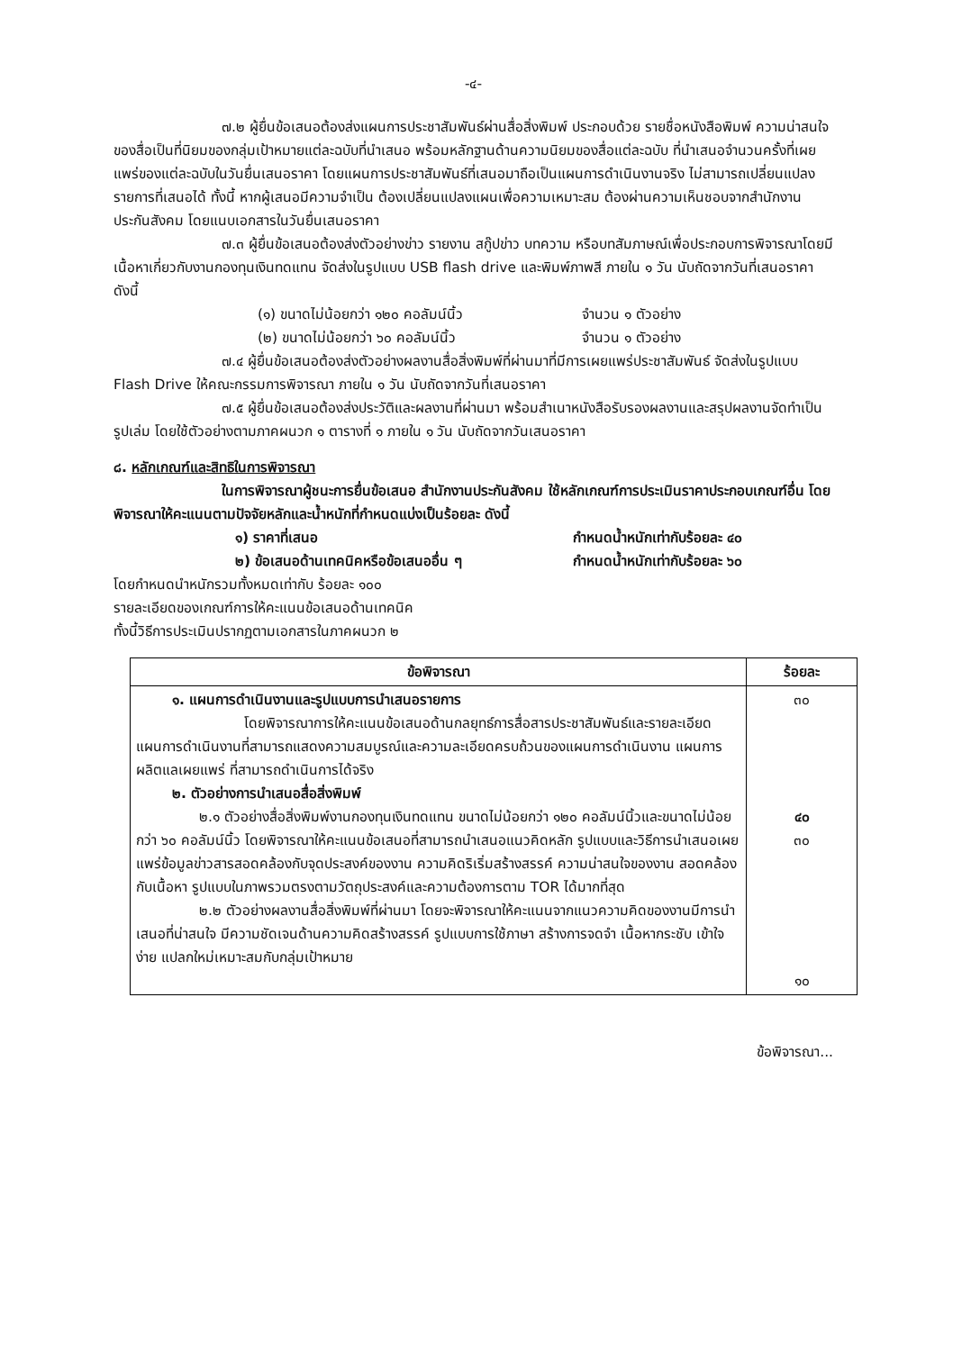-๔-
๗.๒ ผู้ยื่นข้อเสนอต้องส่งแผนการประชาสัมพันธ์ผ่านสื่อสิ่งพิมพ์ ประกอบด้วย รายชื่อหนังสือพิมพ์ ความน่าสนใจของสื่อเป็นที่นิยมของกลุ่มเป้าหมายแต่ละฉบับที่นำเสนอ พร้อมหลักฐานด้านความนิยมของสื่อแต่ละฉบับ ที่นำเสนอจำนวนครั้งที่เผยแพร่ของแต่ละฉบับในวันยื่นเสนอราคา โดยแผนการประชาสัมพันธ์ที่เสนอมาถือเป็นแผนการดำเนินงานจริง ไม่สามารถเปลี่ยนแปลงรายการที่เสนอได้ ทั้งนี้ หากผู้เสนอมีความจำเป็น ต้องเปลี่ยนแปลงแผนเพื่อความเหมาะสม ต้องผ่านความเห็นชอบจากสำนักงานประกันสังคม โดยแนบเอกสารในวันยื่นเสนอราคา
๗.๓ ผู้ยื่นข้อเสนอต้องส่งตัวอย่างข่าว รายงาน สกู๊ปข่าว บทความ หรือบทสัมภาษณ์เพื่อประกอบการพิจารณาโดยมีเนื้อหาเกี่ยวกับงานกองทุนเงินทดแทน จัดส่งในรูปแบบ USB flash drive และพิมพ์ภาพสี ภายใน ๑ วัน นับถัดจากวันที่เสนอราคา ดังนี้
(๑) ขนาดไม่น้อยกว่า ๑๒๐ คอลัมน์นิ้ว จำนวน ๑ ตัวอย่าง
(๒) ขนาดไม่น้อยกว่า ๖๐ คอลัมน์นิ้ว จำนวน ๑ ตัวอย่าง
๗.๔ ผู้ยื่นข้อเสนอต้องส่งตัวอย่างผลงานสื่อสิ่งพิมพ์ที่ผ่านมาที่มีการเผยแพร่ประชาสัมพันธ์ จัดส่งในรูปแบบ Flash Drive ให้คณะกรรมการพิจารณา ภายใน ๑ วัน นับถัดจากวันที่เสนอราคา
๗.๕ ผู้ยื่นข้อเสนอต้องส่งประวัติและผลงานที่ผ่านมา พร้อมสำเนาหนังสือรับรองผลงานและสรุปผลงานจัดทำเป็นรูปเล่ม โดยใช้ตัวอย่างตามภาคผนวก ๑ ตารางที่ ๑ ภายใน ๑ วัน นับถัดจากวันเสนอราคา
๘. หลักเกณฑ์และสิทธิในการพิจารณา
ในการพิจารณาผู้ชนะการยื่นข้อเสนอ สำนักงานประกันสังคม ใช้หลักเกณฑ์การประเมินราคาประกอบเกณฑ์อื่น โดยพิจารณาให้คะแนนตามปัจจัยหลักและน้ำหนักที่กำหนดแบ่งเป็นร้อยละ ดังนี้
๑) ราคาที่เสนอ กำหนดน้ำหนักเท่ากับร้อยละ ๔๐
๒) ข้อเสนอด้านเทคนิคหรือข้อเสนออื่น ๆ กำหนดน้ำหนักเท่ากับร้อยละ ๖๐
โดยกำหนดนำหนักรวมทั้งหมดเท่ากับ ร้อยละ ๑๐๐
รายละเอียดของเกณฑ์การให้คะแนนข้อเสนอด้านเทคนิค
ทั้งนี้วิธีการประเมินปรากฏตามเอกสารในภาคผนวก ๒
| ข้อพิจารณา | ร้อยละ |
| --- | --- |
| ๑. แผนการดำเนินงานและรูปแบบการนำเสนอรายการ โดยพิจารณาการให้คะแนนข้อเสนอด้านกลยุทธ์การสื่อสารประชาสัมพันธ์และรายละเอียดแผนการดำเนินงานที่สามารถแสดงความสมบูรณ์และความละเอียดครบถ้วนของแผนการดำเนินงาน แผนการผลิตแลเผยแพร่ ที่สามารถดำเนินการได้จริง ๒. ตัวอย่างการนำเสนอสื่อสิ่งพิมพ์ ๒.๑ ตัวอย่างสื่อสิ่งพิมพ์งานกองทุนเงินทดแทน ขนาดไม่น้อยกว่า ๑๒๐ คอลัมน์นิ้วและขนาดไม่น้อยกว่า ๖๐ คอลัมน์นิ้ว โดยพิจารณาให้คะแนนข้อเสนอที่สามารถนำเสนอแนวคิดหลัก รูปแบบและวิธีการนำเสนอเผยแพร่ข้อมูลข่าวสารสอดคล้องกับจุดประสงค์ของงาน ความคิดริเริ่มสร้างสรรค์ ความน่าสนใจของงาน สอดคล้องกับเนื้อหา รูปแบบในภาพรวมตรงตามวัตถุประสงค์และความต้องการตาม TOR ได้มากที่สุด ๒.๒ ตัวอย่างผลงานสื่อสิ่งพิมพ์ที่ผ่านมา โดยจะพิจารณาให้คะแนนจากแนวความคิดของงานมีการนำเสนอที่น่าสนใจ มีความชัดเจนด้านความคิดสร้างสรรค์ รูปแบบการใช้ภาษา สร้างการจดจำ เนื้อหากระชับ เข้าใจง่าย แปลกใหม่เหมาะสมกับกลุ่มเป้าหมาย | ๓๐ ๔๐ ๓๐ ๑๐ |
ข้อพิจารณา...